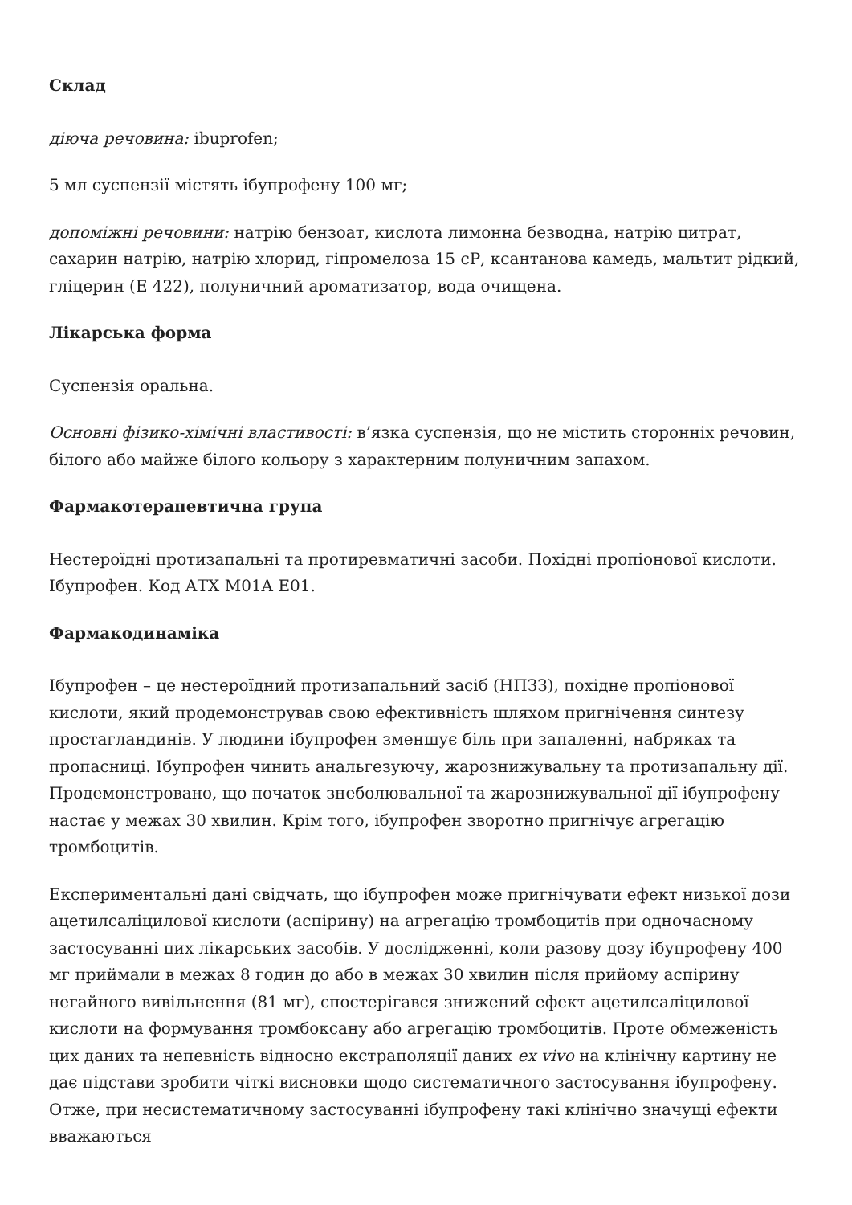Склад
діюча речовина: ibuprofen;
5 мл суспензії містять ібупрофену 100 мг;
допоміжні речовини: натрію бензоат, кислота лимонна безводна, натрію цитрат, сахарин натрію, натрію хлорид, гіпромелоза 15 сР, ксантанова камедь, мальтит рідкий, гліцерин (Е 422), полуничний ароматизатор, вода очищена.
Лікарська форма
Суспензія оральна.
Основні фізико-хімічні властивості: в’язка суспензія, що не містить сторонніх речовин, білого або майже білого кольору з характерним полуничним запахом.
Фармакотерапевтична група
Нестероїдні протизапальні та протиревматичні засоби. Похідні пропіонової кислоти. Ібупрофен. Код АТХ M01A E01.
Фармакодинаміка
Ібупрофен – це нестероїдний протизапальний засіб (НПЗЗ), похідне пропіонової кислоти, який продемонстрував свою ефективність шляхом пригнічення синтезу простагландинів. У людини ібупрофен зменшує біль при запаленні, набряках та пропасниці. Ібупрофен чинить анальгезуючу, жарознижувальну та протизапальну дії. Продемонстровано, що початок знеболювальної та жарознижувальної дії ібупрофену настає у межах 30 хвилин. Крім того, ібупрофен зворотно пригнічує агрегацію тромбоцитів.
Експериментальні дані свідчать, що ібупрофен може пригнічувати ефект низької дози ацетилсаліцилової кислоти (аспірину) на агрегацію тромбоцитів при одночасному застосуванні цих лікарських засобів. У дослідженні, коли разову дозу ібупрофену 400 мг приймали в межах 8 годин до або в межах 30 хвилин після прийому аспірину негайного вивільнення (81 мг), спостерігався знижений ефект ацетилсаліцилової кислоти на формування тромбоксану або агрегацію тромбоцитів. Проте обмеженість цих даних та непевність відносно екстраполяції даних ex vivo на клінічну картину не дає підстави зробити чіткі висновки щодо систематичного застосування ібупрофену. Отже, при несистематичному застосуванні ібупрофену такі клінічно значущі ефекти вважаються